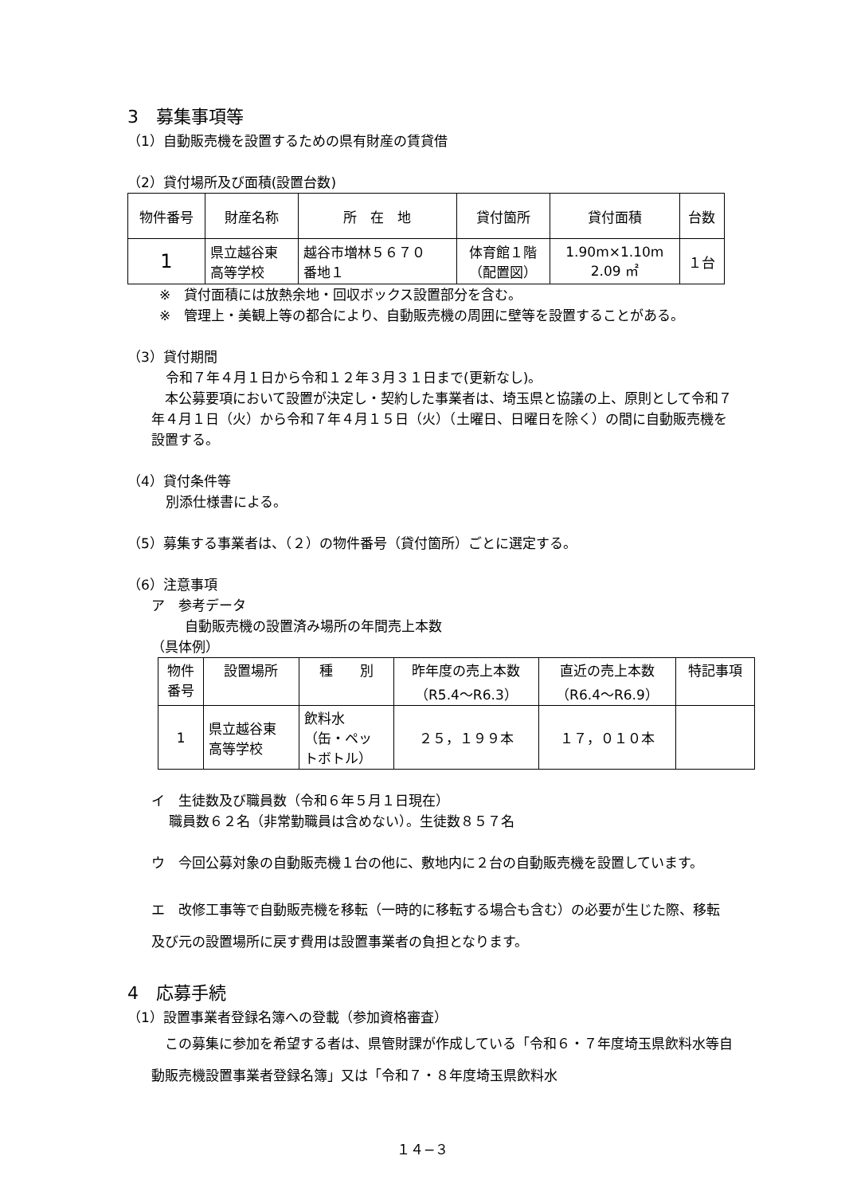3　募集事項等
（1）自動販売機を設置するための県有財産の賃貸借
（2）貸付場所及び面積(設置台数)
| 物件番号 | 財産名称 | 所 在 地 | 貸付箇所 | 貸付面積 | 台数 |
| --- | --- | --- | --- | --- | --- |
| 1 | 県立越谷東 高等学校 | 越谷市増林５６７０ 番地１ | 体育館１階 （配置図） | 1.90m×1.10m 2.09 ㎡ | １台 |
※　貸付面積には放熱余地・回収ボックス設置部分を含む。
※　管理上・美観上等の都合により、自動販売機の周囲に壁等を設置することがある。
（3）貸付期間
令和７年４月１日から令和１２年３月３１日まで(更新なし)。
　本公募要項において設置が決定し・契約した事業者は、埼玉県と協議の上、原則として令和７年４月１日（火）から令和７年４月１５日（火）（土曜日、日曜日を除く）の間に自動販売機を設置する。
（4）貸付条件等
別添仕様書による。
（5）募集する事業者は、（２）の物件番号（貸付箇所）ごとに選定する。
（6）注意事項
ア　参考データ
自動販売機の設置済み場所の年間売上本数
（具体例）
| 物件 番号 | 設置場所 | 種 別 | 昨年度の売上本数 （R5.4〜R6.3） | 直近の売上本数 （R6.4〜R6.9） | 特記事項 |
| --- | --- | --- | --- | --- | --- |
| 1 | 県立越谷東 高等学校 | 飲料水 （缶・ペッ トボトル） | ２５，１９９本 | １７，０１０本 | |
イ　生徒数及び職員数（令和６年５月１日現在）
職員数６２名（非常勤職員は含めない）。生徒数８５７名
ウ　今回公募対象の自動販売機１台の他に、敷地内に２台の自動販売機を設置しています。
エ　改修工事等で自動販売機を移転（一時的に移転する場合も含む）の必要が生じた際、移転及び元の設置場所に戻す費用は設置事業者の負担となります。
4　応募手続
（1）設置事業者登録名簿への登載（参加資格審査）
　この募集に参加を希望する者は、県管財課が作成している「令和６・７年度埼玉県飲料水等自動販売機設置事業者登録名簿」又は「令和７・８年度埼玉県飲料水
１４−３